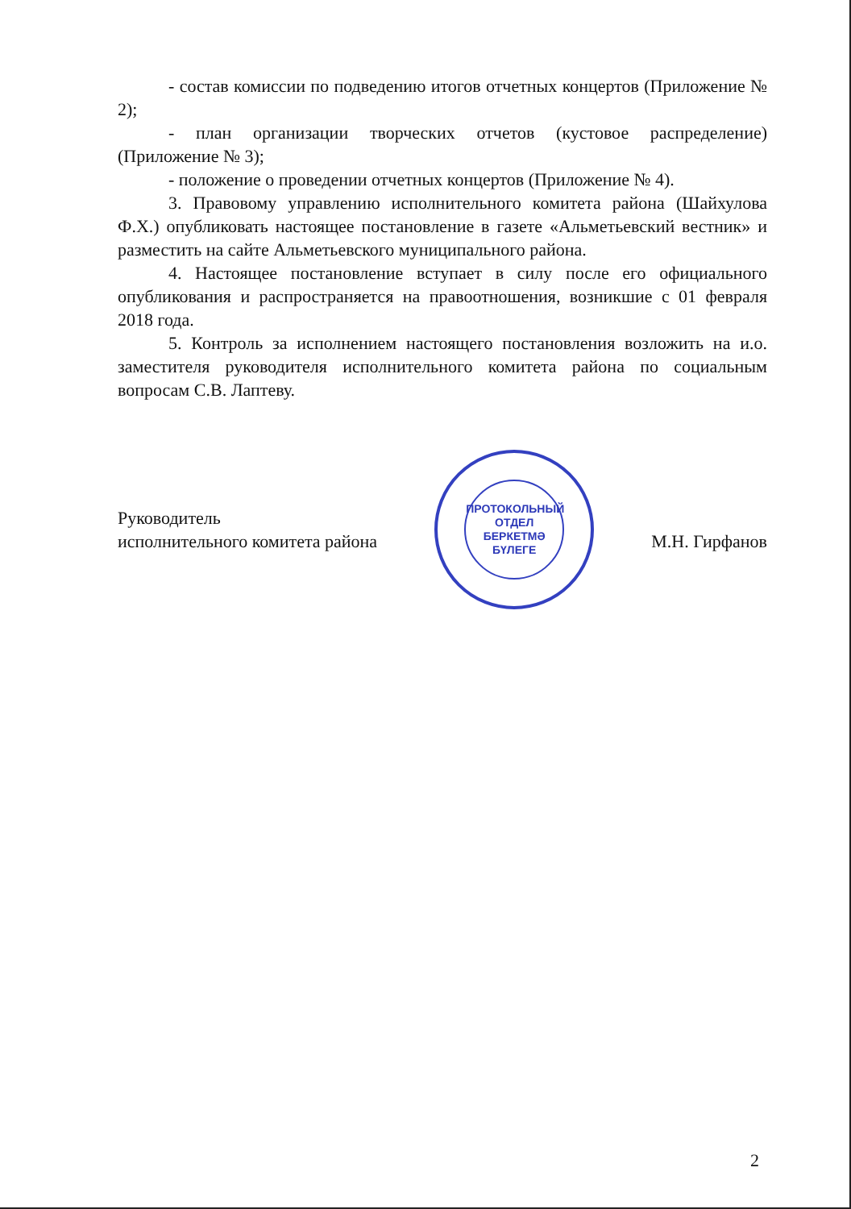- состав комиссии по подведению итогов отчетных концертов (Приложение № 2);
- план организации творческих отчетов (кустовое распределение) (Приложение № 3);
- положение о проведении отчетных концертов (Приложение № 4).
3. Правовому управлению исполнительного комитета района (Шайхулова Ф.Х.) опубликовать настоящее постановление в газете «Альметьевский вестник» и разместить на сайте Альметьевского муниципального района.
4. Настоящее постановление вступает в силу после его официального опубликования и распространяется на правоотношения, возникшие с 01 февраля 2018 года.
5. Контроль за исполнением настоящего постановления возложить на и.о. заместителя руководителя исполнительного комитета района по социальным вопросам С.В. Лаптеву.
Руководитель
исполнительного комитета района
ПРОТОКОЛЬНЫЙ
ОТДЕЛ
БЕРКЕТМӘ
БҮЛЕГЕ
М.Н. Гирфанов
2